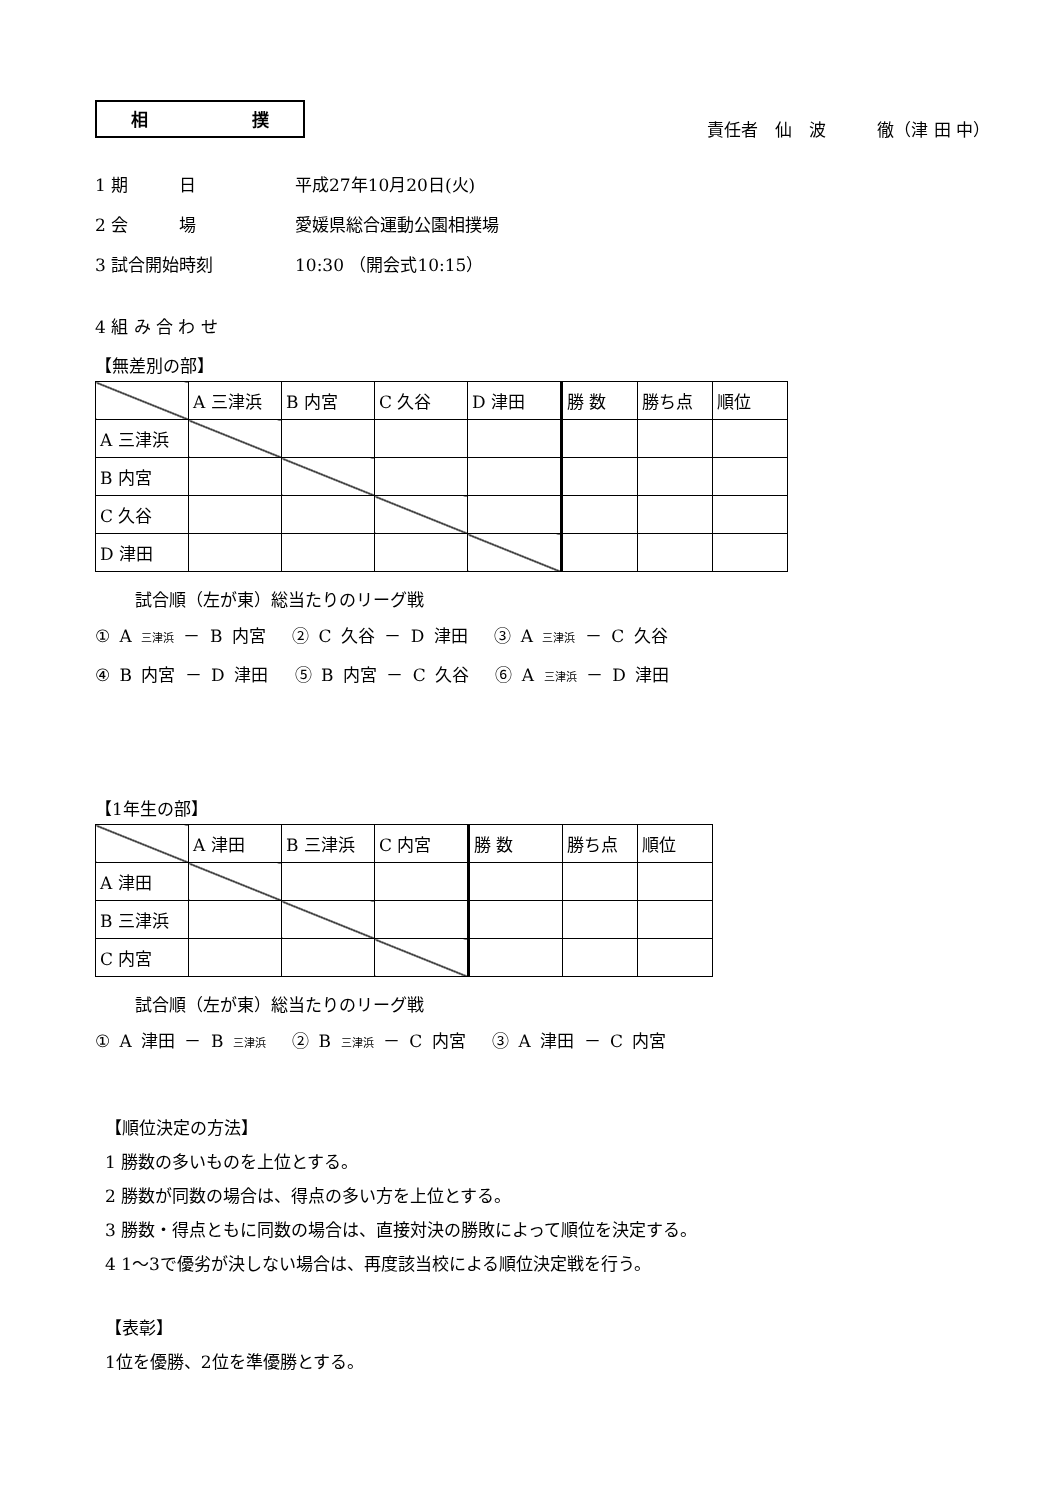相 撲
責任者　仙　波　　　徹（津 田 中）
1 期　　　日 平成27年10月20日(火)
2 会　　　場 愛媛県総合運動公園相撲場
3 試合開始時刻 10:30 （開会式10:15）
4 組 み 合 わ せ
【無差別の部】
| | A 三津浜 | B 内宮 | C 久谷 | D 津田 | 勝 数 | 勝ち点 | 順位 |
| A 三津浜 | | | | | | | |
| B 内宮 | | | | | | | |
| C 久谷 | | | | | | | |
| D 津田 | | | | | | | |
試合順（左が東）総当たりのリーグ戦
① A 三津浜 － B 内宮　 ② C 久谷 － D 津田　 ③ A 三津浜 － C 久谷
④ B 内宮 － D 津田　 ⑤ B 内宮 － C 久谷　 ⑥ A 三津浜 － D 津田
【1年生の部】
| | A 津田 | B 三津浜 | C 内宮 | 勝 数 | 勝ち点 | 順位 |
| A 津田 | | | | | | |
| B 三津浜 | | | | | | |
| C 内宮 | | | | | | |
試合順（左が東）総当たりのリーグ戦
① A 津田 － B 三津浜　 ② B 三津浜 － C 内宮　 ③ A 津田 － C 内宮
【順位決定の方法】
1 勝数の多いものを上位とする。
2 勝数が同数の場合は、得点の多い方を上位とする。
3 勝数・得点ともに同数の場合は、直接対決の勝敗によって順位を決定する。
4 1～3で優劣が決しない場合は、再度該当校による順位決定戦を行う。
【表彰】
1位を優勝、2位を準優勝とする。